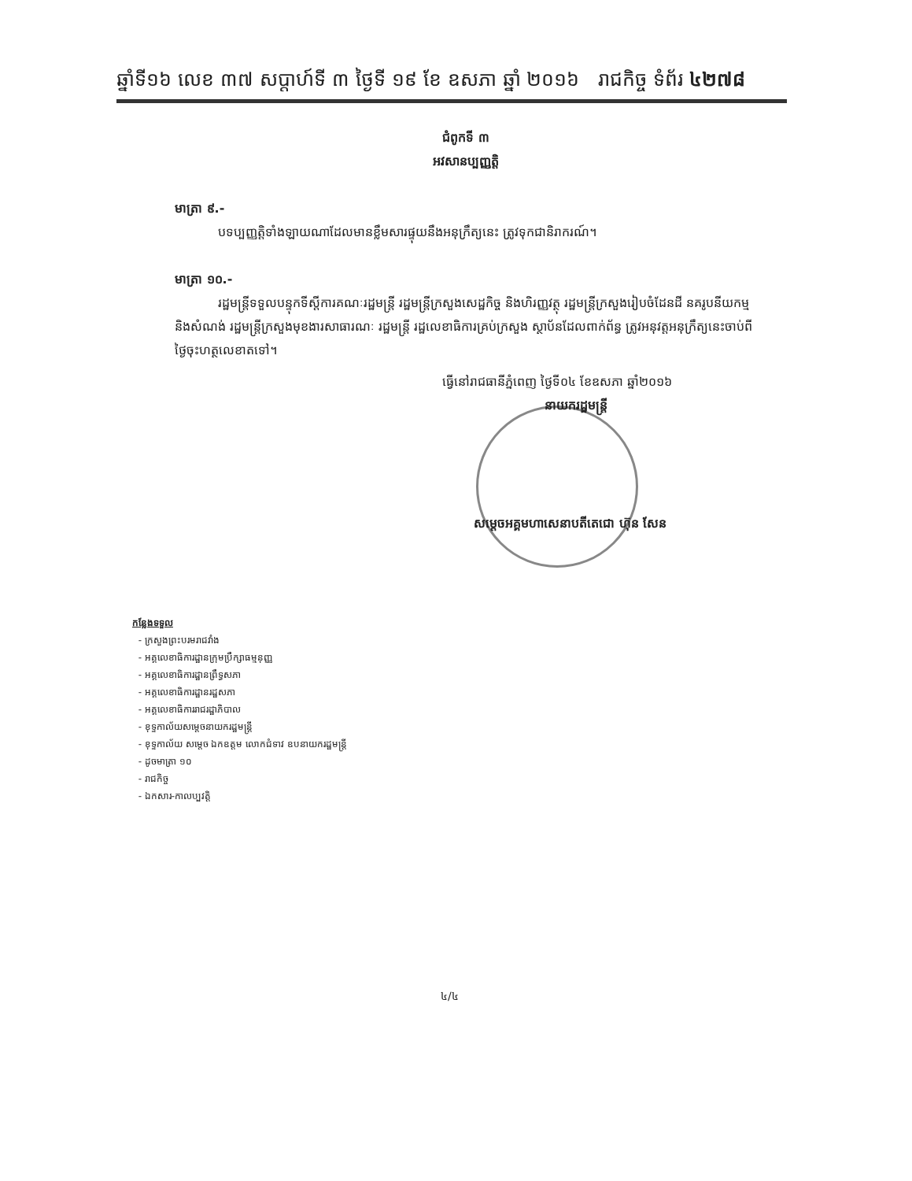ឆ្នាំទី១៦ លេខ ៣៧ សប្ដាហ៍ទី ៣ ថ្ងៃទី ១៩ ខែ ឧសភា ឆ្នាំ ២០១៦ រាជកិច្ច ទំព័រ ៤២៧៨
ជំពូកទី ៣
អវសានប្បញ្ញត្តិ
មាត្រា ៩.-
បទប្បញ្ញត្តិទាំងឡាយណាដែលមានខ្លឹមសារផ្ទុយនឹងអនុក្រឹត្យនេះ ត្រូវទុកជានិរាករណ៍។
មាត្រា ១០.-
រដ្ឋមន្ត្រីទទួលបន្ទុកទីស្ដីការគណៈរដ្ឋមន្ត្រី រដ្ឋមន្ត្រីក្រសួងសេដ្ឋកិច្ច និងហិរញ្ញវត្ថុ រដ្ឋមន្ត្រីក្រសួងរៀបចំដែនដី នគរូបនីយកម្ម និងសំណង់ រដ្ឋមន្ត្រីក្រសួងមុខងារសាធារណៈ រដ្ឋមន្ត្រី រដ្ឋលេខាធិការគ្រប់ក្រសួង ស្ថាប័នដែលពាក់ព័ន្ធ ត្រូវអនុវត្តអនុក្រឹត្យនេះចាប់ពីថ្ងៃចុះហត្ថលេខាតទៅ។
ធ្វើនៅរាជធានីភ្នំពេញ ថ្ងៃទី០៤ ខែឧសភា ឆ្នាំ២០១៦
នាយករដ្ឋមន្ត្រី
សម្ដេចអគ្គមហាសេនាបតីតេជោ ហ៊ុន សែន
កន្លែងទទួល
- ក្រសួងព្រះបរមរាជវាំង
- អគ្គលេខាធិការដ្ឋានក្រុមប្រឹក្សាធម្មនុញ្ញ
- អគ្គលេខាធិការដ្ឋានព្រឹទ្ធសភា
- អគ្គលេខាធិការដ្ឋានរដ្ឋសភា
- អគ្គលេខាធិការរាជរដ្ឋាភិបាល
- ខុទ្ទកាល័យសម្ដេចនាយករដ្ឋមន្ត្រី
- ខុទ្ទកាល័យ សម្ដេច ឯកឧត្ដម លោកជំទាវ ឧបនាយករដ្ឋមន្ត្រី
- ដូចមាត្រា ១០
- រាជកិច្ច
- ឯកសារ-កាលប្បវត្តិ
៤/៤